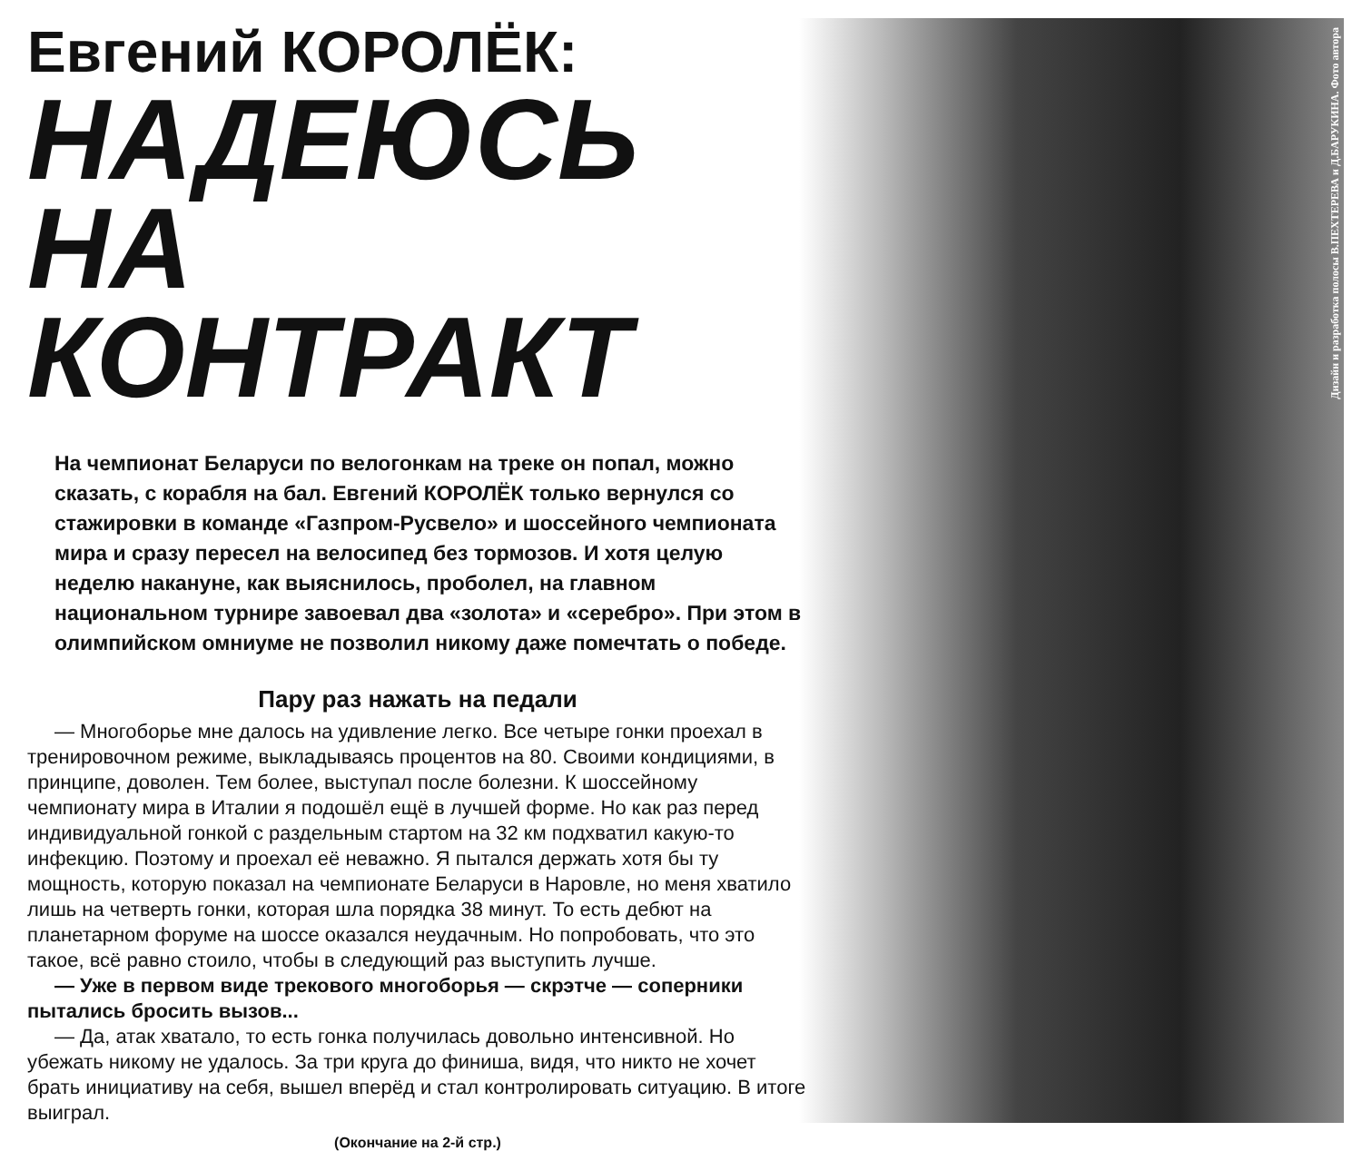Дизайн и разработка полосы В.ПЕХТЕРЕВА и Д.БАРУКИНА. Фото автора
Евгений КОРОЛЁК:
НАДЕЮСЬ
НА КОНТРАКТ
На чемпионат Беларуси по велогонкам на треке он попал, можно сказать, с корабля на бал. Евгений КОРОЛЁК только вернулся со стажировки в команде «Газпром-Русвело» и шоссейного чемпионата мира и сразу пересел на велосипед без тормозов. И хотя целую неделю накануне, как выяснилось, проболел, на главном национальном турнире завоевал два «золота» и «серебро». При этом в олимпийском омниуме не позволил никому даже помечтать о победе.
Пару раз нажать на педали
— Многоборье мне далось на удивление легко. Все четыре гонки проехал в тренировочном режиме, выкладываясь процентов на 80. Своими кондициями, в принципе, доволен. Тем более, выступал после болезни. К шоссейному чемпионату мира в Италии я подошёл ещё в лучшей форме. Но как раз перед индивидуальной гонкой с раздельным стартом на 32 км подхватил какую-то инфекцию. Поэтому и проехал её неважно. Я пытался держать хотя бы ту мощность, которую показал на чемпионате Беларуси в Наровле, но меня хватило лишь на четверть гонки, которая шла порядка 38 минут. То есть дебют на планетарном форуме на шоссе оказался неудачным. Но попробовать, что это такое, всё равно стоило, чтобы в следующий раз выступить лучше.
— Уже в первом виде трекового многоборья — скрэтче — соперники пытались бросить вызов...
— Да, атак хватало, то есть гонка получилась довольно интенсивной. Но убежать никому не удалось. За три круга до финиша, видя, что никто не хочет брать инициативу на себя, вышел вперёд и стал контролировать ситуацию. В итоге выиграл.
(Окончание на 2-й стр.)